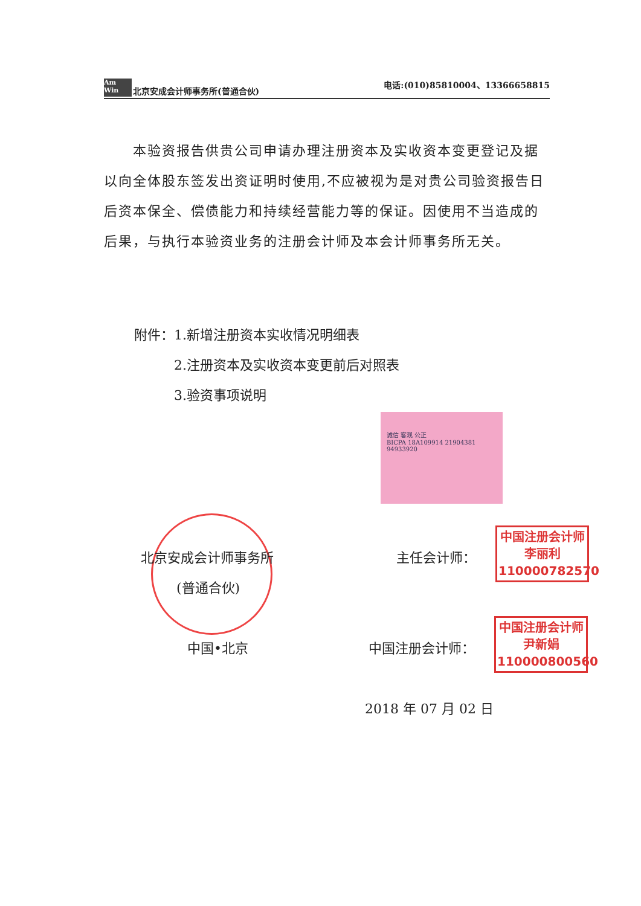Am Win 北京安成会计师事务所(普通合伙) 电话:(010)85810004、13366658815
　　本验资报告供贵公司申请办理注册资本及实收资本变更登记及据以向全体股东签发出资证明时使用,不应被视为是对贵公司验资报告日后资本保全、偿债能力和持续经营能力等的保证。因使用不当造成的后果，与执行本验资业务的注册会计师及本会计师事务所无关。
附件：1.新增注册资本实收情况明细表
　　　2.注册资本及实收资本变更前后对照表
　　　3.验资事项说明
诚信 客观 公正
BICPA 18A109914 21904381 94933920
北京安成会计师事务所
(普通合伙)
中国•北京
主任会计师：
中国注册会计师
李丽利
110000782570
中国注册会计师：
中国注册会计师
尹新娟
110000800560
2018 年 07 月 02 日